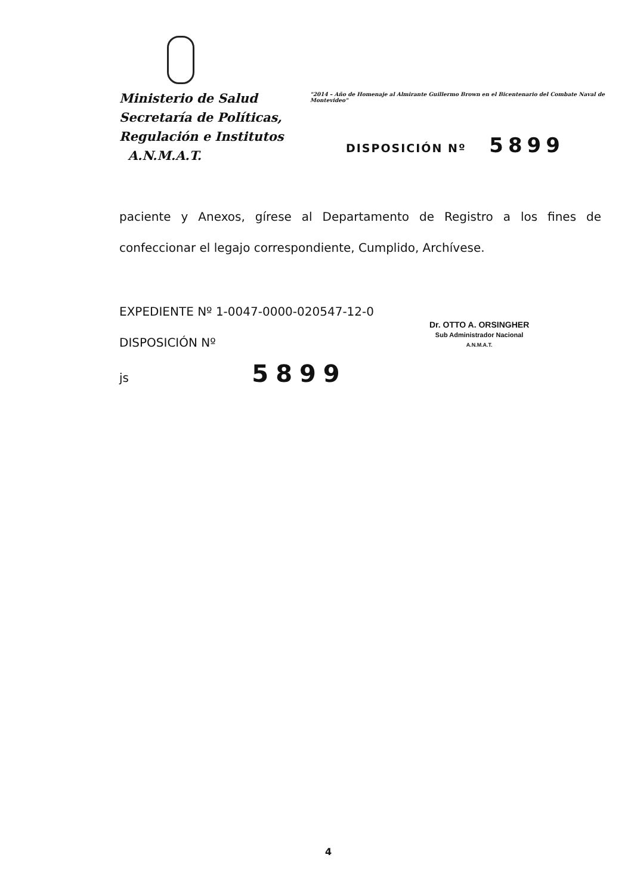Ministerio de Salud
Secretaría de Políticas,
Regulación e Institutos
A.N.M.A.T.
"2014 – Año de Homenaje al Almirante Guillermo Brown en el Bicentenario del Combate Naval de Montevideo"
DISPOSICIÓN Nº 5899
paciente y Anexos, gírese al Departamento de Registro a los fines de confeccionar el legajo correspondiente, Cumplido, Archívese.
EXPEDIENTE Nº 1-0047-0000-020547-12-0
DISPOSICIÓN Nº
js 5899
Dr. OTTO A. ORSINGHER
Sub Administrador Nacional
A.N.M.A.T.
4